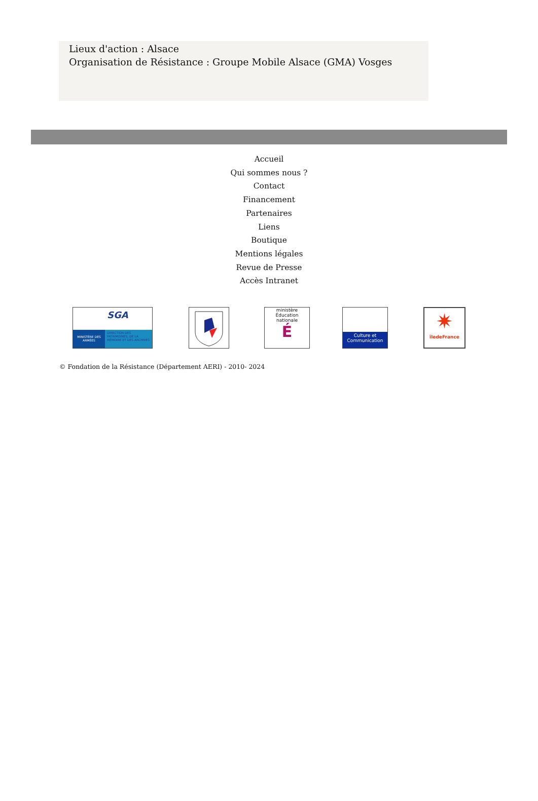Lieux d'action : Alsace
Organisation de Résistance : Groupe Mobile Alsace (GMA) Vosges
Accueil
Qui sommes nous ?
Contact
Financement
Partenaires
Liens
Boutique
Mentions légales
Revue de Presse
Accès Intranet
MINISTÈRE DES ARMÉES
SGA
DIRECTION DES PATRIMOINES, DE LA MÉMOIRE ET DES ARCHIVES
ministère
Éducation nationale
É
Culture et Communication
✷
îledeFrance
© Fondation de la Résistance (Département AERI) - 2010- 2024